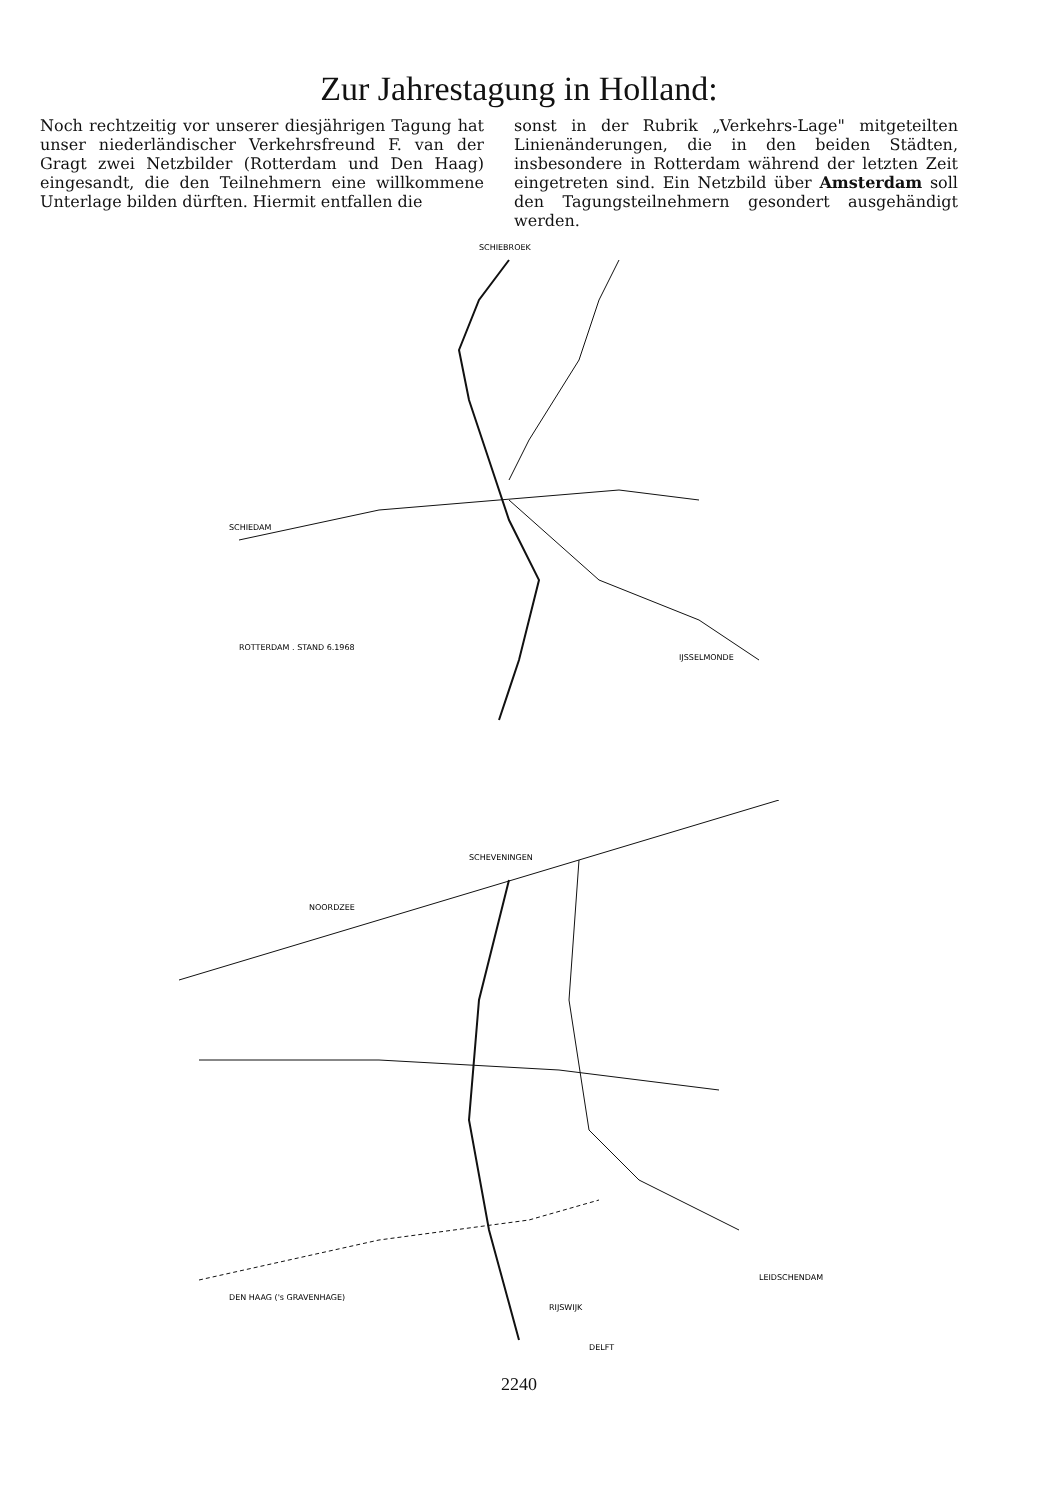Zur Jahrestagung in Holland:
Noch rechtzeitig vor unserer diesjährigen Tagung hat unser niederländischer Verkehrsfreund F. van der Gragt zwei Netzbilder (Rotterdam und Den Haag) eingesandt, die den Teilnehmern eine willkommene Unterlage bilden dürften. Hiermit entfallen die
sonst in der Rubrik „Verkehrs-Lage" mitgeteilten Linienänderungen, die in den beiden Städten, insbesondere in Rotterdam während der letzten Zeit eingetreten sind. Ein Netzbild über Amsterdam soll den Tagungsteilnehmern gesondert ausgehändigt werden.
SCHIEBROEK
SCHIEDAM
IJSSELMONDE
ROTTERDAM . STAND 6.1968
SCHEVENINGEN
NOORDZEE
DEN HAAG ('s GRAVENHAGE)
RIJSWIJK
DELFT
LEIDSCHENDAM
2240